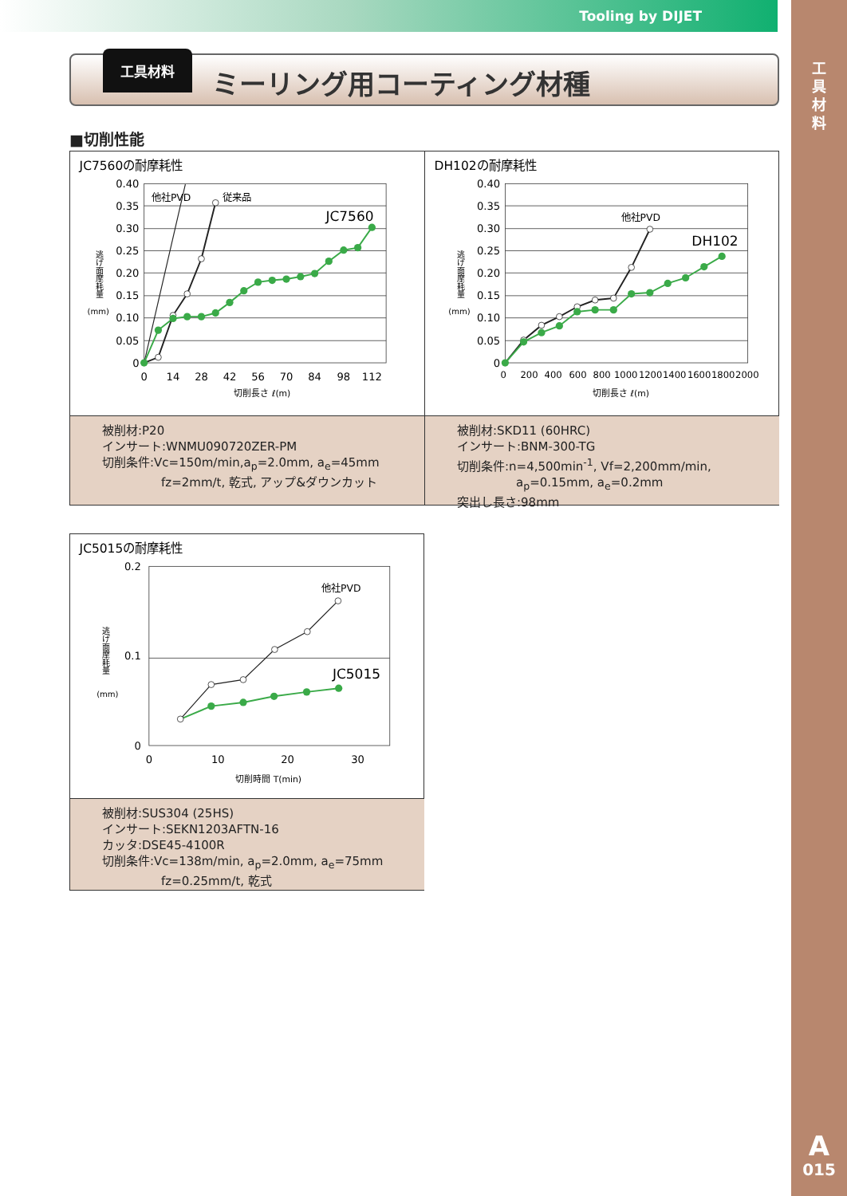Tooling by DIJET
工
具
材
料
A
015
工具材料
ミーリング用コーティング材種
■切削性能
JC7560の耐摩耗性
0.40
0.35
0.30
0.25
0.20
0.15
0.10
0.05
0
0
14
28
42
56
70
84
98
112
切削長さ ℓ(m)
逃げ面摩耗量
(mm)
他社PVD
従来品
JC7560
被削材:P20
インサート:WNMU090720ZER-PM
切削条件:Vc=150m/min,a<sub>p</sub>=2.0mm, a<sub>e</sub>=45mm
fz=2mm/t, 乾式, アップ&ダウンカット
DH102の耐摩耗性
0.40
0.35
0.30
0.25
0.20
0.15
0.10
0.05
0
0
200
400
600
800
1000
1200
1400
1600
1800
2000
切削長さ ℓ(m)
逃げ面摩耗量
(mm)
他社PVD
DH102
被削材:SKD11 (60HRC)
インサート:BNM-300-TG
切削条件:n=4,500min<sup>-1</sup>, Vf=2,200mm/min,
a<sub>p</sub>=0.15mm, a<sub>e</sub>=0.2mm
突出し長さ:98mm
JC5015の耐摩耗性
0.2
0.1
0
0
10
20
30
切削時間 T(min)
逃げ面摩耗量
(mm)
他社PVD
JC5015
被削材:SUS304 (25HS)
インサート:SEKN1203AFTN-16
カッタ:DSE45-4100R
切削条件:Vc=138m/min, a<sub>p</sub>=2.0mm, a<sub>e</sub>=75mm
fz=0.25mm/t, 乾式